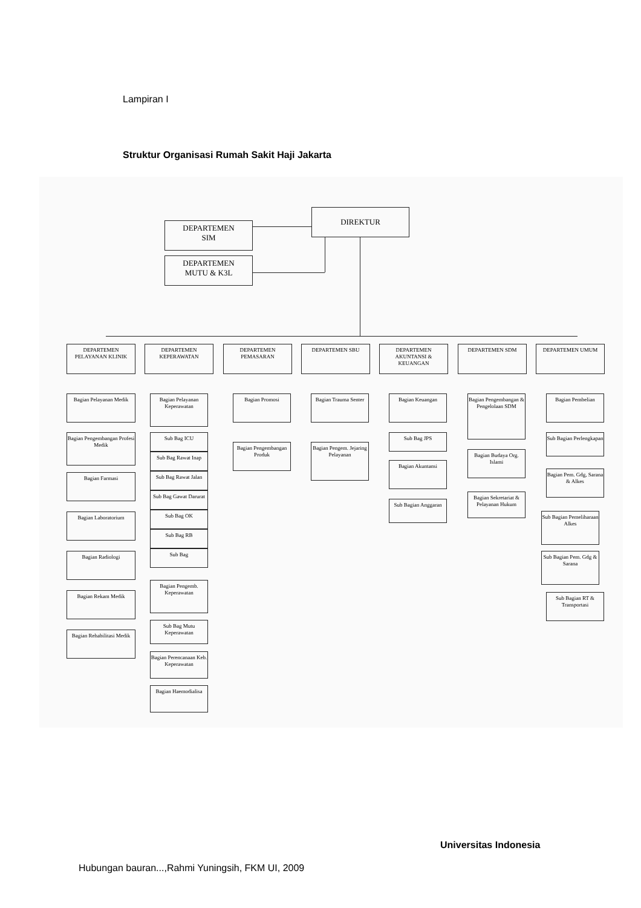Lampiran I
Struktur Organisasi Rumah Sakit Haji Jakarta
DIREKTUR
DEPARTEMEN
SIM
DEPARTEMEN
MUTU & K3L
DEPARTEMEN PELAYANAN KLINIK
DEPARTEMEN KEPERAWATAN
DEPARTEMEN PEMASARAN DEPARTEMEN SBU
DEPARTEMEN AKUNTANSI & KEUANGAN
DEPARTEMEN SDM DEPARTEMEN UMUM
Bagian Pelayanan Medik
Bagian Pengembangan Profesi Medik
Bagian Farmasi
Bagian Laboratorium
Bagian Radiologi
Bagian Rekam Medik
Bagian Rehabilitasi Medik
Bagian Pelayanan Keperawatan
Sub Bag ICU
Sub Bag Rawat Inap
Sub Bag Rawat Jalan
Sub Bag Gawat Darurat
Sub Bag OK
Sub Bag RB
Sub Bag
Bagian Pengemb. Keperawatan
Sub Bag Mutu Keperawatan
Bagian Perencanaan Keb. Keperawatan
Bagian Haemodialisa
Bagian Promosi
Bagian Pengembangan Produk
Bagian Trauma Senter
Bagian Pengem. Jejaring Pelayanan
Bagian Keuangan
Sub Bag JPS
Bagian Akuntansi
Sub Bagian Anggaran
Bagian Pengembangan & Pengelolaan SDM
Bagian Budaya Org. Islami
Bagian Sekretariat & Pelayanan Hukum
Bagian Pembelian
Sub Bagian Perlengkapan
Bagian Pem. Gdg, Sarana & Alkes
Sub Bagian Pemeliharaan Alkes
Sub Bagian Pem. Gdg & Sarana
Sub Bagian RT & Transportasi
Universitas Indonesia
Hubungan bauran...,Rahmi Yuningsih, FKM UI, 2009